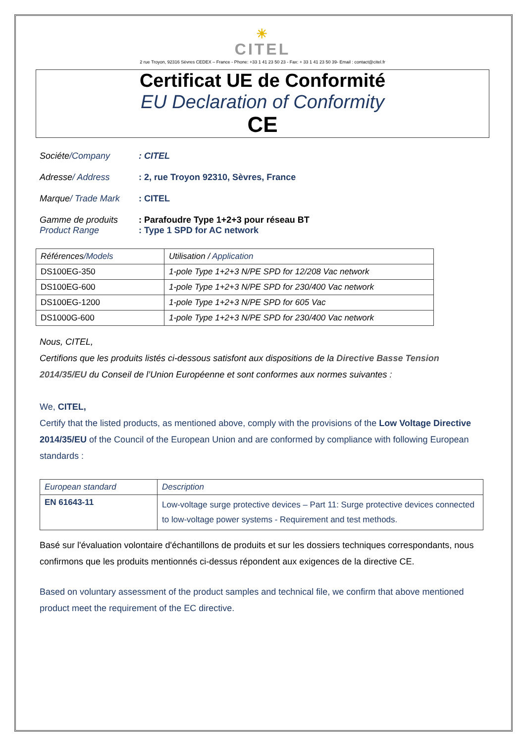☀
CITEL
2 rue Troyon, 92316 Sèvres CEDEX – France - Phone: +33 1 41 23 50 23 - Fax: + 33 1 41 23 50 39- Email : contact@citel.fr
Certificat UE de Conformité
EU Declaration of Conformity
CE
Sociéte/Company : CITEL
Adresse/ Address : 2, rue Troyon 92310, Sèvres, France
Marque/ Trade Mark : CITEL
Gamme de produits : Parafoudre Type 1+2+3 pour réseau BT
Product Range : Type 1 SPD for AC network
| Références /Models | Utilisation / Application |
| --- | --- |
| DS100EG-350 | 1-pole Type 1+2+3 N/PE SPD for 12/208 Vac network |
| DS100EG-600 | 1-pole Type 1+2+3 N/PE SPD for 230/400 Vac network |
| DS100EG-1200 | 1-pole Type 1+2+3 N/PE SPD for 605 Vac |
| DS1000G-600 | 1-pole Type 1+2+3 N/PE SPD for 230/400 Vac network |
Nous, CITEL,
Certifions que les produits listés ci-dessous satisfont aux dispositions de la Directive Basse Tension 2014/35/EU du Conseil de l’Union Européenne et sont conformes aux normes suivantes :
We, CITEL,
Certify that the listed products, as mentioned above, comply with the provisions of the Low Voltage Directive 2014/35/EU of the Council of the European Union and are conformed by compliance with following European standards :
| European standard | Description |
| --- | --- |
| EN 61643-11 | Low-voltage surge protective devices – Part 11: Surge protective devices connected to low-voltage power systems - Requirement and test methods. |
Basé sur l'évaluation volontaire d'échantillons de produits et sur les dossiers techniques correspondants, nous confirmons que les produits mentionnés ci-dessus répondent aux exigences de la directive CE.
Based on voluntary assessment of the product samples and technical file, we confirm that above mentioned product meet the requirement of the EC directive.